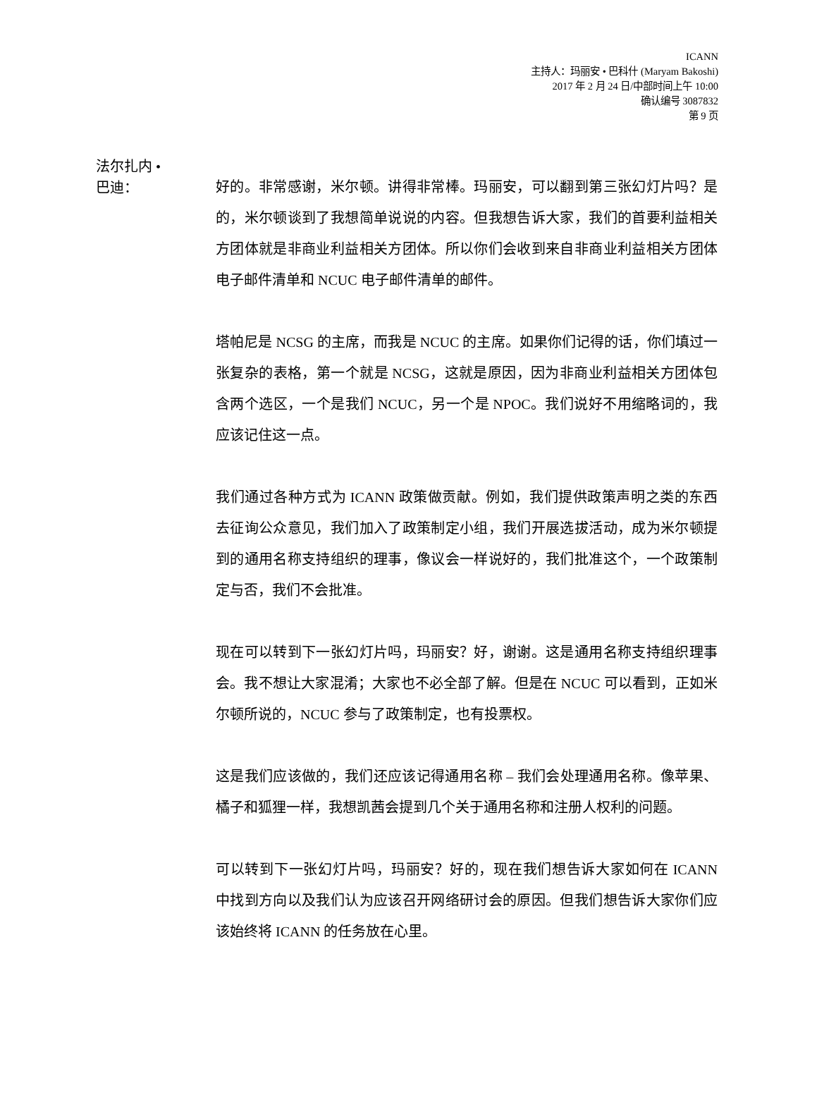ICANN
主持人：玛丽安 • 巴科什 (Maryam Bakoshi)
2017 年 2 月 24 日/中部时间上午 10:00
确认编号 3087832
第 9 页
法尔扎内 •
巴迪：
好的。非常感谢，米尔顿。讲得非常棒。玛丽安，可以翻到第三张幻灯片吗？是的，米尔顿谈到了我想简单说说的内容。但我想告诉大家，我们的首要利益相关方团体就是非商业利益相关方团体。所以你们会收到来自非商业利益相关方团体电子邮件清单和 NCUC 电子邮件清单的邮件。
塔帕尼是 NCSG 的主席，而我是 NCUC 的主席。如果你们记得的话，你们填过一张复杂的表格，第一个就是 NCSG，这就是原因，因为非商业利益相关方团体包含两个选区，一个是我们 NCUC，另一个是 NPOC。我们说好不用缩略词的，我应该记住这一点。
我们通过各种方式为 ICANN 政策做贡献。例如，我们提供政策声明之类的东西去征询公众意见，我们加入了政策制定小组，我们开展选拔活动，成为米尔顿提到的通用名称支持组织的理事，像议会一样说好的，我们批准这个，一个政策制定与否，我们不会批准。
现在可以转到下一张幻灯片吗，玛丽安？好，谢谢。这是通用名称支持组织理事会。我不想让大家混淆；大家也不必全部了解。但是在 NCUC 可以看到，正如米尔顿所说的，NCUC 参与了政策制定，也有投票权。
这是我们应该做的，我们还应该记得通用名称 – 我们会处理通用名称。像苹果、橘子和狐狸一样，我想凯茜会提到几个关于通用名称和注册人权利的问题。
可以转到下一张幻灯片吗，玛丽安？好的，现在我们想告诉大家如何在 ICANN 中找到方向以及我们认为应该召开网络研讨会的原因。但我们想告诉大家你们应该始终将 ICANN 的任务放在心里。